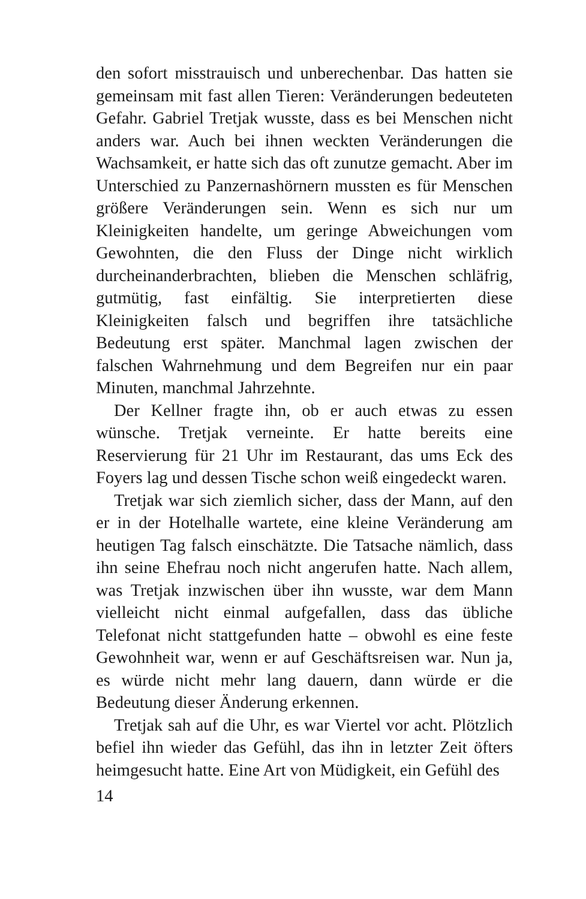den sofort misstrauisch und unberechenbar. Das hatten sie gemeinsam mit fast allen Tieren: Veränderungen bedeuteten Gefahr. Gabriel Tretjak wusste, dass es bei Menschen nicht anders war. Auch bei ihnen weckten Veränderungen die Wachsamkeit, er hatte sich das oft zunutze gemacht. Aber im Unterschied zu Panzernashörnern mussten es für Menschen größere Veränderungen sein. Wenn es sich nur um Kleinigkeiten handelte, um geringe Abweichungen vom Gewohnten, die den Fluss der Dinge nicht wirklich durcheinanderbrachten, blieben die Menschen schläfrig, gutmütig, fast einfältig. Sie interpretierten diese Kleinigkeiten falsch und begriffen ihre tatsächliche Bedeutung erst später. Manchmal lagen zwischen der falschen Wahrnehmung und dem Begreifen nur ein paar Minuten, manchmal Jahrzehnte.
Der Kellner fragte ihn, ob er auch etwas zu essen wünsche. Tretjak verneinte. Er hatte bereits eine Reservierung für 21 Uhr im Restaurant, das ums Eck des Foyers lag und dessen Tische schon weiß eingedeckt waren.
Tretjak war sich ziemlich sicher, dass der Mann, auf den er in der Hotelhalle wartete, eine kleine Veränderung am heutigen Tag falsch einschätzte. Die Tatsache nämlich, dass ihn seine Ehefrau noch nicht angerufen hatte. Nach allem, was Tretjak inzwischen über ihn wusste, war dem Mann vielleicht nicht einmal aufgefallen, dass das übliche Telefonat nicht stattgefunden hatte – obwohl es eine feste Gewohnheit war, wenn er auf Geschäftsreisen war. Nun ja, es würde nicht mehr lang dauern, dann würde er die Bedeutung dieser Änderung erkennen.
Tretjak sah auf die Uhr, es war Viertel vor acht. Plötzlich befiel ihn wieder das Gefühl, das ihn in letzter Zeit öfters heimgesucht hatte. Eine Art von Müdigkeit, ein Gefühl des
14